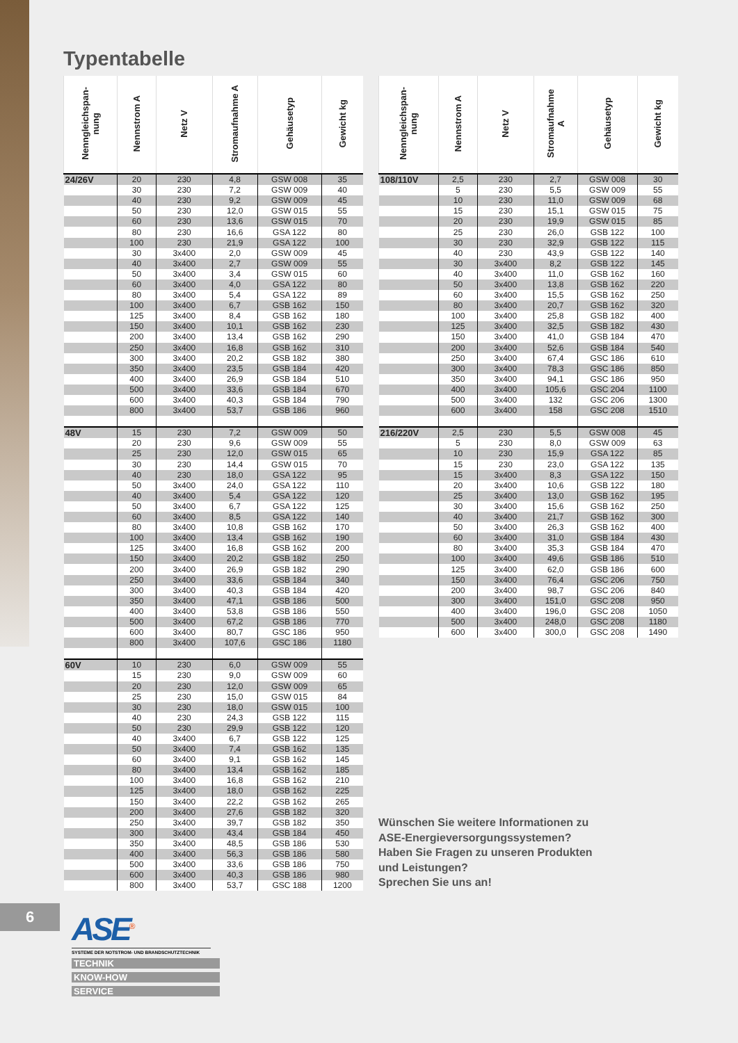Typentabelle
| Nenngleichspan- nung | Nennstrom A | Netz V | Stromaufnahme A | Gehäusetyp | Gewicht kg |
| --- | --- | --- | --- | --- | --- |
| 24/26V | 20 | 230 | 4,8 | GSW 008 | 35 |
| | 30 | 230 | 7,2 | GSW 009 | 40 |
| | 40 | 230 | 9,2 | GSW 009 | 45 |
| | 50 | 230 | 12,0 | GSW 015 | 55 |
| | 60 | 230 | 13,6 | GSW 015 | 70 |
| | 80 | 230 | 16,6 | GSA 122 | 80 |
| | 100 | 230 | 21,9 | GSA 122 | 100 |
| | 30 | 3x400 | 2,0 | GSW 009 | 45 |
| | 40 | 3x400 | 2,7 | GSW 009 | 55 |
| | 50 | 3x400 | 3,4 | GSW 015 | 60 |
| | 60 | 3x400 | 4,0 | GSA 122 | 80 |
| | 80 | 3x400 | 5,4 | GSA 122 | 89 |
| | 100 | 3x400 | 6,7 | GSB 162 | 150 |
| | 125 | 3x400 | 8,4 | GSB 162 | 180 |
| | 150 | 3x400 | 10,1 | GSB 162 | 230 |
| | 200 | 3x400 | 13,4 | GSB 162 | 290 |
| | 250 | 3x400 | 16,8 | GSB 162 | 310 |
| | 300 | 3x400 | 20,2 | GSB 182 | 380 |
| | 350 | 3x400 | 23,5 | GSB 184 | 420 |
| | 400 | 3x400 | 26,9 | GSB 184 | 510 |
| | 500 | 3x400 | 33,6 | GSB 184 | 670 |
| | 600 | 3x400 | 40,3 | GSB 184 | 790 |
| | 800 | 3x400 | 53,7 | GSB 186 | 960 |
| 48V | 15 | 230 | 7,2 | GSW 009 | 50 |
| | 20 | 230 | 9,6 | GSW 009 | 55 |
| | 25 | 230 | 12,0 | GSW 015 | 65 |
| | 30 | 230 | 14,4 | GSW 015 | 70 |
| | 40 | 230 | 18,0 | GSA 122 | 95 |
| | 50 | 3x400 | 24,0 | GSA 122 | 110 |
| | 40 | 3x400 | 5,4 | GSA 122 | 120 |
| | 50 | 3x400 | 6,7 | GSA 122 | 125 |
| | 60 | 3x400 | 8,5 | GSA 122 | 140 |
| | 80 | 3x400 | 10,8 | GSB 162 | 170 |
| | 100 | 3x400 | 13,4 | GSB 162 | 190 |
| | 125 | 3x400 | 16,8 | GSB 162 | 200 |
| | 150 | 3x400 | 20,2 | GSB 182 | 250 |
| | 200 | 3x400 | 26,9 | GSB 182 | 290 |
| | 250 | 3x400 | 33,6 | GSB 184 | 340 |
| | 300 | 3x400 | 40,3 | GSB 184 | 420 |
| | 350 | 3x400 | 47,1 | GSB 186 | 500 |
| | 400 | 3x400 | 53,8 | GSB 186 | 550 |
| | 500 | 3x400 | 67,2 | GSB 186 | 770 |
| | 600 | 3x400 | 80,7 | GSC 186 | 950 |
| | 800 | 3x400 | 107,6 | GSC 186 | 1180 |
| 60V | 10 | 230 | 6,0 | GSW 009 | 55 |
| | 15 | 230 | 9,0 | GSW 009 | 60 |
| | 20 | 230 | 12,0 | GSW 009 | 65 |
| | 25 | 230 | 15,0 | GSW 015 | 84 |
| | 30 | 230 | 18,0 | GSW 015 | 100 |
| | 40 | 230 | 24,3 | GSB 122 | 115 |
| | 50 | 230 | 29,9 | GSB 122 | 120 |
| | 40 | 3x400 | 6,7 | GSB 122 | 125 |
| | 50 | 3x400 | 7,4 | GSB 162 | 135 |
| | 60 | 3x400 | 9,1 | GSB 162 | 145 |
| | 80 | 3x400 | 13,4 | GSB 162 | 185 |
| | 100 | 3x400 | 16,8 | GSB 162 | 210 |
| | 125 | 3x400 | 18,0 | GSB 162 | 225 |
| | 150 | 3x400 | 22,2 | GSB 162 | 265 |
| | 200 | 3x400 | 27,6 | GSB 182 | 320 |
| | 250 | 3x400 | 39,7 | GSB 182 | 350 |
| | 300 | 3x400 | 43,4 | GSB 184 | 450 |
| | 350 | 3x400 | 48,5 | GSB 186 | 530 |
| | 400 | 3x400 | 56,3 | GSB 186 | 580 |
| | 500 | 3x400 | 33,6 | GSB 186 | 750 |
| | 600 | 3x400 | 40,3 | GSB 186 | 980 |
| | 800 | 3x400 | 53,7 | GSC 188 | 1200 |
| Nenngleichspan- nung | Nennstrom A | Netz V | Stromaufnahme A | Gehäusetyp | Gewicht kg |
| --- | --- | --- | --- | --- | --- |
| 108/110V | 2,5 | 230 | 2,7 | GSW 008 | 30 |
| | 5 | 230 | 5,5 | GSW 009 | 55 |
| | 10 | 230 | 11,0 | GSW 009 | 68 |
| | 15 | 230 | 15,1 | GSW 015 | 75 |
| | 20 | 230 | 19,9 | GSW 015 | 85 |
| | 25 | 230 | 26,0 | GSB 122 | 100 |
| | 30 | 230 | 32,9 | GSB 122 | 115 |
| | 40 | 230 | 43,9 | GSB 122 | 140 |
| | 30 | 3x400 | 8,2 | GSB 122 | 145 |
| | 40 | 3x400 | 11,0 | GSB 162 | 160 |
| | 50 | 3x400 | 13,8 | GSB 162 | 220 |
| | 60 | 3x400 | 15,5 | GSB 162 | 250 |
| | 80 | 3x400 | 20,7 | GSB 162 | 320 |
| | 100 | 3x400 | 25,8 | GSB 182 | 400 |
| | 125 | 3x400 | 32,5 | GSB 182 | 430 |
| | 150 | 3x400 | 41,0 | GSB 184 | 470 |
| | 200 | 3x400 | 52,6 | GSB 184 | 540 |
| | 250 | 3x400 | 67,4 | GSC 186 | 610 |
| | 300 | 3x400 | 78,3 | GSC 186 | 850 |
| | 350 | 3x400 | 94,1 | GSC 186 | 950 |
| | 400 | 3x400 | 105,6 | GSC 204 | 1100 |
| | 500 | 3x400 | 132 | GSC 206 | 1300 |
| | 600 | 3x400 | 158 | GSC 208 | 1510 |
| 216/220V | 2,5 | 230 | 5,5 | GSW 008 | 45 |
| | 5 | 230 | 8,0 | GSW 009 | 63 |
| | 10 | 230 | 15,9 | GSA 122 | 85 |
| | 15 | 230 | 23,0 | GSA 122 | 135 |
| | 15 | 3x400 | 8,3 | GSA 122 | 150 |
| | 20 | 3x400 | 10,6 | GSB 122 | 180 |
| | 25 | 3x400 | 13,0 | GSB 162 | 195 |
| | 30 | 3x400 | 15,6 | GSB 162 | 250 |
| | 40 | 3x400 | 21,7 | GSB 162 | 300 |
| | 50 | 3x400 | 26,3 | GSB 162 | 400 |
| | 60 | 3x400 | 31,0 | GSB 184 | 430 |
| | 80 | 3x400 | 35,3 | GSB 184 | 470 |
| | 100 | 3x400 | 49,6 | GSB 186 | 510 |
| | 125 | 3x400 | 62,0 | GSB 186 | 600 |
| | 150 | 3x400 | 76,4 | GSC 206 | 750 |
| | 200 | 3x400 | 98,7 | GSC 206 | 840 |
| | 300 | 3x400 | 151,0 | GSC 208 | 950 |
| | 400 | 3x400 | 196,0 | GSC 208 | 1050 |
| | 500 | 3x400 | 248,0 | GSC 208 | 1180 |
| | 600 | 3x400 | 300,0 | GSC 208 | 1490 |
Wünschen Sie weitere Informationen zu
ASE-Energieversorgungssystemen?
Haben Sie Fragen zu unseren Produkten
und Leistungen?
Sprechen Sie uns an!
6
ASE<sup>®</sup>
SYSTEME DER NOTSTROM- UND BRANDSCHUTZTECHNIK
TECHNIK
KNOW-HOW
SERVICE